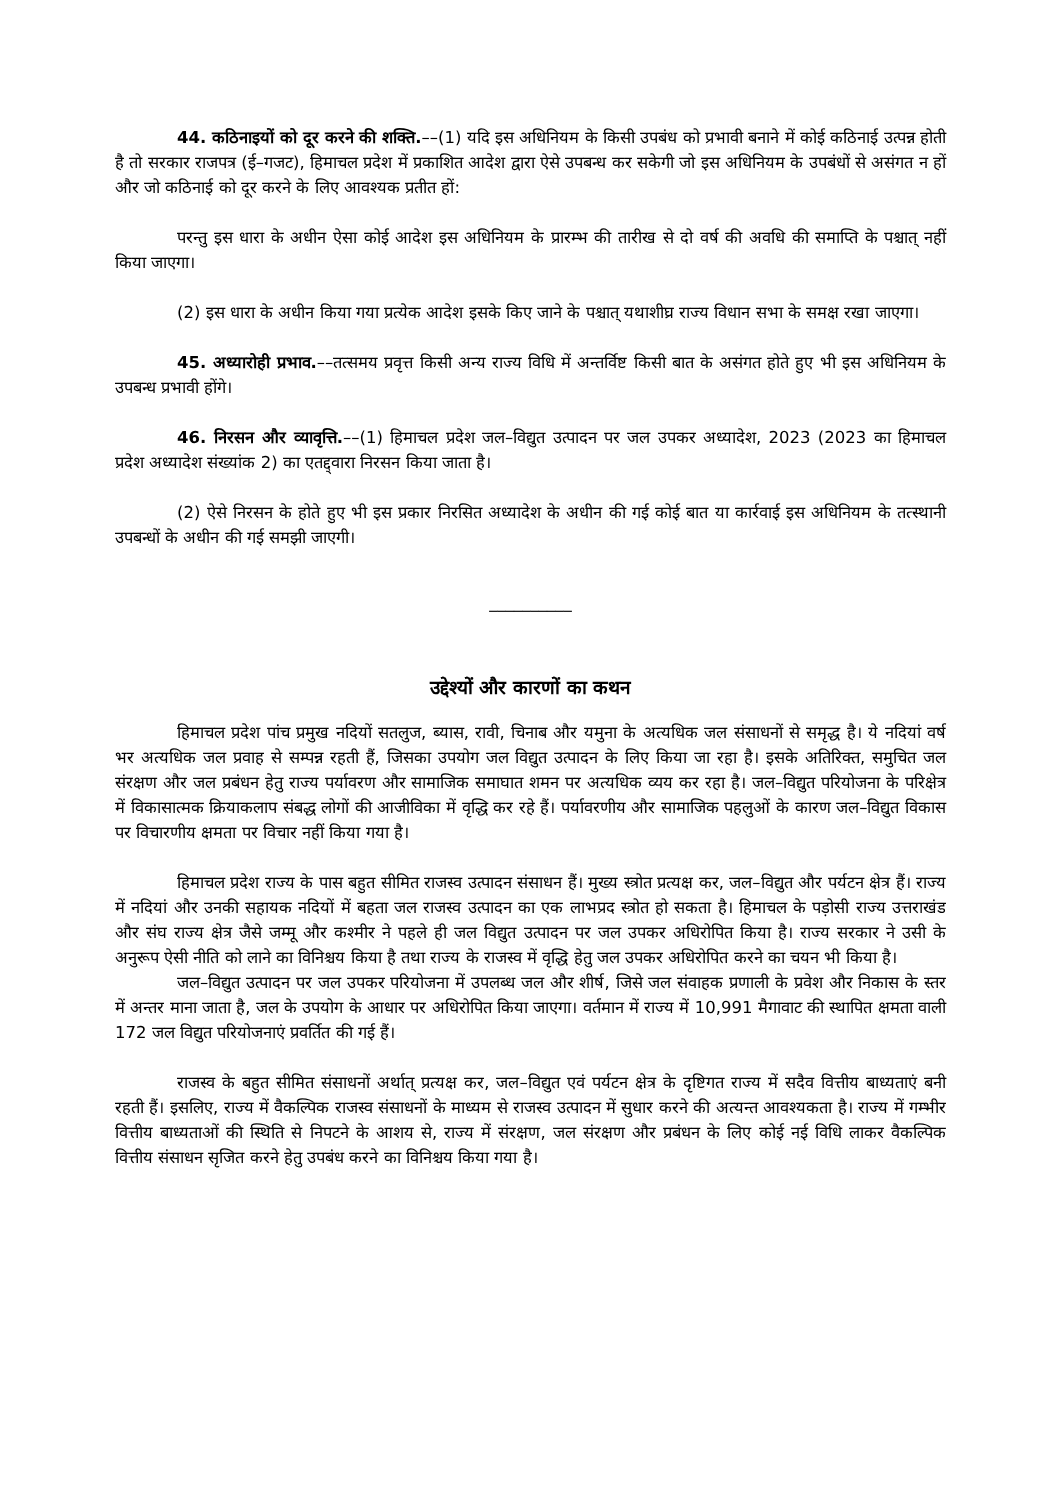44. कठिनाइयों को दूर करने की शक्ति.––(1) यदि इस अधिनियम के किसी उपबंध को प्रभावी बनाने में कोई कठिनाई उत्पन्न होती है तो सरकार राजपत्र (ई–गजट), हिमाचल प्रदेश में प्रकाशित आदेश द्वारा ऐसे उपबन्ध कर सकेगी जो इस अधिनियम के उपबंधों से असंगत न हों और जो कठिनाई को दूर करने के लिए आवश्यक प्रतीत हों:
परन्तु इस धारा के अधीन ऐसा कोई आदेश इस अधिनियम के प्रारम्भ की तारीख से दो वर्ष की अवधि की समाप्ति के पश्चात् नहीं किया जाएगा।
(2) इस धारा के अधीन किया गया प्रत्येक आदेश इसके किए जाने के पश्चात् यथाशीघ्र राज्य विधान सभा के समक्ष रखा जाएगा।
45. अध्यारोही प्रभाव.––तत्समय प्रवृत्त किसी अन्य राज्य विधि में अन्तर्विष्ट किसी बात के असंगत होते हुए भी इस अधिनियम के उपबन्ध प्रभावी होंगे।
46. निरसन और व्यावृत्ति.––(1) हिमाचल प्रदेश जल–विद्युत उत्पादन पर जल उपकर अध्यादेश, 2023 (2023 का हिमाचल प्रदेश अध्यादेश संख्यांक 2) का एतद्द्वारा निरसन किया जाता है।
(2) ऐसे निरसन के होते हुए भी इस प्रकार निरसित अध्यादेश के अधीन की गई कोई बात या कार्रवाई इस अधिनियम के तत्स्थानी उपबन्धों के अधीन की गई समझी जाएगी।
__________
उद्देश्यों और कारणों का कथन
हिमाचल प्रदेश पांच प्रमुख नदियों सतलुज, ब्यास, रावी, चिनाब और यमुना के अत्यधिक जल संसाधनों से समृद्ध है। ये नदियां वर्ष भर अत्यधिक जल प्रवाह से सम्पन्न रहती हैं, जिसका उपयोग जल विद्युत उत्पादन के लिए किया जा रहा है। इसके अतिरिक्त, समुचित जल संरक्षण और जल प्रबंधन हेतु राज्य पर्यावरण और सामाजिक समाघात शमन पर अत्यधिक व्यय कर रहा है। जल–विद्युत परियोजना के परिक्षेत्र में विकासात्मक क्रियाकलाप संबद्ध लोगों की आजीविका में वृद्धि कर रहे हैं। पर्यावरणीय और सामाजिक पहलुओं के कारण जल–विद्युत विकास पर विचारणीय क्षमता पर विचार नहीं किया गया है।
हिमाचल प्रदेश राज्य के पास बहुत सीमित राजस्व उत्पादन संसाधन हैं। मुख्य स्त्रोत प्रत्यक्ष कर, जल–विद्युत और पर्यटन क्षेत्र हैं। राज्य में नदियां और उनकी सहायक नदियों में बहता जल राजस्व उत्पादन का एक लाभप्रद स्त्रोत हो सकता है। हिमाचल के पड़ोसी राज्य उत्तराखंड और संघ राज्य क्षेत्र जैसे जम्मू और कश्मीर ने पहले ही जल विद्युत उत्पादन पर जल उपकर अधिरोपित किया है। राज्य सरकार ने उसी के अनुरूप ऐसी नीति को लाने का विनिश्चय किया है तथा राज्य के राजस्व में वृद्धि हेतु जल उपकर अधिरोपित करने का चयन भी किया है।
जल–विद्युत उत्पादन पर जल उपकर परियोजना में उपलब्ध जल और शीर्ष, जिसे जल संवाहक प्रणाली के प्रवेश और निकास के स्तर में अन्तर माना जाता है, जल के उपयोग के आधार पर अधिरोपित किया जाएगा। वर्तमान में राज्य में 10,991 मैगावाट की स्थापित क्षमता वाली 172 जल विद्युत परियोजनाएं प्रवर्तित की गई हैं।
राजस्व के बहुत सीमित संसाधनों अर्थात् प्रत्यक्ष कर, जल–विद्युत एवं पर्यटन क्षेत्र के दृष्टिगत राज्य में सदैव वित्तीय बाध्यताएं बनी रहती हैं। इसलिए, राज्य में वैकल्पिक राजस्व संसाधनों के माध्यम से राजस्व उत्पादन में सुधार करने की अत्यन्त आवश्यकता है। राज्य में गम्भीर वित्तीय बाध्यताओं की स्थिति से निपटने के आशय से, राज्य में संरक्षण, जल संरक्षण और प्रबंधन के लिए कोई नई विधि लाकर वैकल्पिक वित्तीय संसाधन सृजित करने हेतु उपबंध करने का विनिश्चय किया गया है।